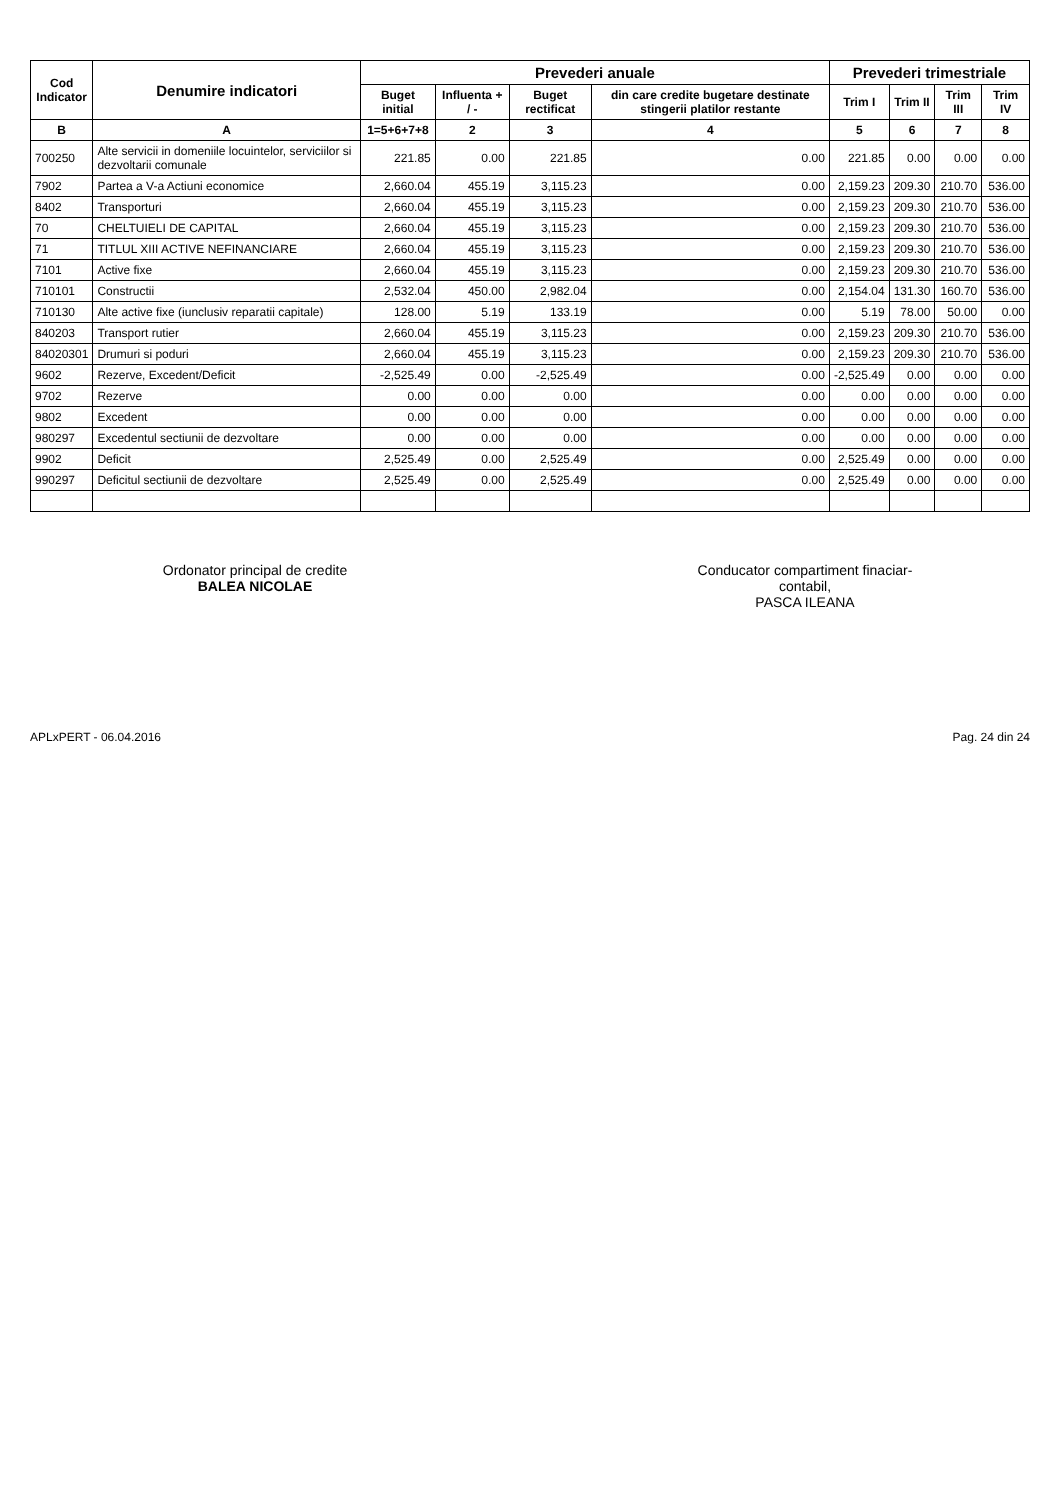| Cod Indicator | Denumire indicatori | Prevederi anuale | | | | Prevederi trimestriale | | | |
| --- | --- | --- | --- | --- | --- | --- | --- | --- | --- |
| | | Buget initial | Influenta + / - | Buget rectificat | din care credite bugetare destinate stingerii platilor restante | Trim I | Trim II | Trim III | Trim IV |
| B | A | 1=5+6+7+8 | 2 | 3 | 4 | 5 | 6 | 7 | 8 |
| 700250 | Alte servicii in domeniile locuintelor, serviciilor si dezvoltarii comunale | 221.85 | 0.00 | 221.85 | 0.00 | 221.85 | 0.00 | 0.00 | 0.00 |
| 7902 | Partea a V-a Actiuni economice | 2,660.04 | 455.19 | 3,115.23 | 0.00 | 2,159.23 | 209.30 | 210.70 | 536.00 |
| 8402 | Transporturi | 2,660.04 | 455.19 | 3,115.23 | 0.00 | 2,159.23 | 209.30 | 210.70 | 536.00 |
| 70 | CHELTUIELI DE CAPITAL | 2,660.04 | 455.19 | 3,115.23 | 0.00 | 2,159.23 | 209.30 | 210.70 | 536.00 |
| 71 | TITLUL XIII ACTIVE NEFINANCIARE | 2,660.04 | 455.19 | 3,115.23 | 0.00 | 2,159.23 | 209.30 | 210.70 | 536.00 |
| 7101 | Active fixe | 2,660.04 | 455.19 | 3,115.23 | 0.00 | 2,159.23 | 209.30 | 210.70 | 536.00 |
| 710101 | Constructii | 2,532.04 | 450.00 | 2,982.04 | 0.00 | 2,154.04 | 131.30 | 160.70 | 536.00 |
| 710130 | Alte active fixe (iunclusiv reparatii capitale) | 128.00 | 5.19 | 133.19 | 0.00 | 5.19 | 78.00 | 50.00 | 0.00 |
| 840203 | Transport rutier | 2,660.04 | 455.19 | 3,115.23 | 0.00 | 2,159.23 | 209.30 | 210.70 | 536.00 |
| 84020301 | Drumuri si poduri | 2,660.04 | 455.19 | 3,115.23 | 0.00 | 2,159.23 | 209.30 | 210.70 | 536.00 |
| 9602 | Rezerve, Excedent/Deficit | -2,525.49 | 0.00 | -2,525.49 | 0.00 | -2,525.49 | 0.00 | 0.00 | 0.00 |
| 9702 | Rezerve | 0.00 | 0.00 | 0.00 | 0.00 | 0.00 | 0.00 | 0.00 | 0.00 |
| 9802 | Excedent | 0.00 | 0.00 | 0.00 | 0.00 | 0.00 | 0.00 | 0.00 | 0.00 |
| 980297 | Excedentul sectiunii de dezvoltare | 0.00 | 0.00 | 0.00 | 0.00 | 0.00 | 0.00 | 0.00 | 0.00 |
| 9902 | Deficit | 2,525.49 | 0.00 | 2,525.49 | 0.00 | 2,525.49 | 0.00 | 0.00 | 0.00 |
| 990297 | Deficitul sectiunii de dezvoltare | 2,525.49 | 0.00 | 2,525.49 | 0.00 | 2,525.49 | 0.00 | 0.00 | 0.00 |
Ordonator principal de credite
BALEA NICOLAE
Conducator compartiment finaciar-
contabil,
PASCA ILEANA
APLxPERT - 06.04.2016 Pag. 24 din 24